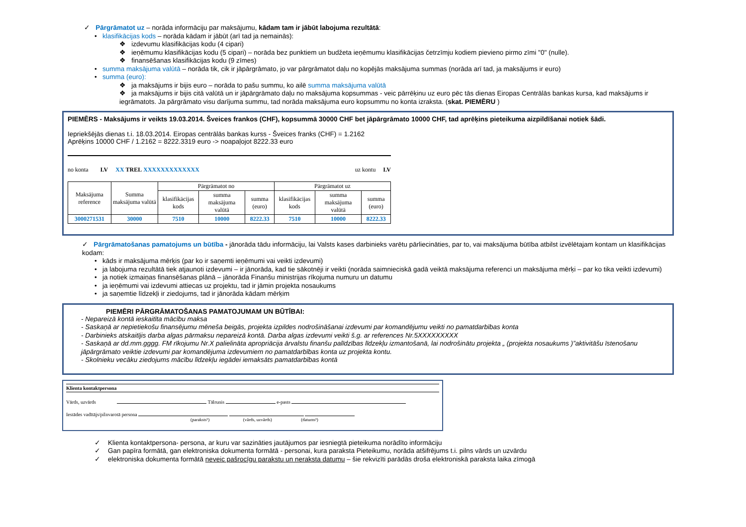✓ Pārgrāmatot uz – norāda informāciju par maksājumu, kādam tam ir jābūt labojuma rezultātā:
• klasifikācijas kods – norāda kādam ir jābūt (arī tad ja nemainās):
❖ izdevumu klasifikācijas kodu (4 cipari)
❖ ieņēmumu klasifikācijas kodu (5 cipari) – norāda bez punktiem un budžeta ieņēmumu klasifikācijas četrzīmju kodiem pievieno pirmo zīmi "0" (nulle).
❖ finansēšanas klasifikācijas kodu (9 zīmes)
• summa maksājuma valūtā – norāda tik, cik ir jāpārgrāmato, jo var pārgrāmatot daļu no kopējās maksājuma summas (norāda arī tad, ja maksājums ir euro)
• summa (euro):
❖ ja maksājums ir bijis euro – norāda to pašu summu, ko ailē summa maksājuma valūtā
❖ ja maksājums ir bijis citā valūtā un ir jāpārgrāmato daļu no maksājuma kopsummas - veic pārrēķinu uz euro pēc tās dienas Eiropas Centrālās bankas kursa, kad maksājums ir iegrāmatots. Ja pārgrāmato visu darījuma summu, tad norāda maksājuma euro kopsummu no konta izraksta. (skat. PIEMĒRU )
PIEMĒRS - Maksājums ir veikts 19.03.2014. Šveices frankos (CHF), kopsummā 30000 CHF bet jāpārgrāmato 10000 CHF, tad aprēķins pieteikuma aizpildīšanai notiek šādi.
Iepriekšējās dienas t.i. 18.03.2014. Eiropas centrālās bankas kurss - Šveices franks (CHF) = 1.2162
Aprēķins 10000 CHF / 1.2162 = 8222.3319 euro -> noapaļojot 8222.33 euro
no konta LV XX TREL XXXXXXXXXXXXX uz kontu LV
| Maksājuma reference | Summa maksājuma valūtā | Pārgrāmatot no | | | Pārgrāmatot uz | | |
| --- | --- | --- | --- | --- | --- | --- | --- |
| | | klasifikācijas kods | summa maksājuma valūtā | summa (euro) | klasifikācijas kods | summa maksājuma valūtā | summa (euro) |
| 3000271531 | 30000 | 7510 | 10000 | 8222.33 | 7510 | 10000 | 8222.33 |
✓ Pārgrāmatošanas pamatojums un būtība - jānorāda tādu informāciju, lai Valsts kases darbinieks varētu pārliecināties, par to, vai maksājuma būtība atbilst izvēlētajam kontam un klasifikācijas kodam:
• kāds ir maksājuma mērķis (par ko ir saņemti ieņēmumi vai veikti izdevumi)
• ja labojuma rezultātā tiek atjaunoti izdevumi – ir jānorāda, kad tie sākotnēji ir veikti (norāda saimnieciskā gadā veiktā maksājuma referenci un maksājuma mērķi – par ko tika veikti izdevumi)
• ja notiek izmaiņas finansēšanas plānā – jānorāda Finanšu ministrijas rīkojuma numuru un datumu
• ja ieņēmumi vai izdevumi attiecas uz projektu, tad ir jāmin projekta nosaukums
• ja saņemtie līdzekļi ir ziedojums, tad ir jānorāda kādam mērķim
PIEMĒRI PĀRGRĀMATOŠANAS PAMATOJUMAM UN BŪTĪBAI:
- Nepareizā kontā ieskaitīta mācību maksa
- Saskaņā ar nepietiekošu finansējumu mēneša beigās, projekta izpildes nodrošināšanai izdevumi par komandējumu veikti no pamatdarbības konta
- Darbinieks atskaitījis darba algas pārmaksu nepareizā kontā. Darba algas izdevumi veikti š.g. ar references Nr.5XXXXXXXXX
- Saskaņā ar dd.mm.gggg. FM rīkojumu Nr.X palielināta apropriācija ārvalstu finanšu palīdzības līdzekļu izmantošanā, lai nodrošinātu projekta „ (projekta nosaukums )”aktivitāšu īstenošanu jāpārgrāmato veiktie izdevumi par komandējuma izdevumiem no pamatdarbības konta uz projekta kontu.
- Skolnieku vecāku ziedojums mācību līdzekļu iegādei iemaksāts pamatdarbības kontā
Klienta kontaktpersona
Vārds, uzvārds Tālrunis e-pasts
Iestādes vadītājs/pilnvarotā persona
(paraksts¹) (vārds, uzvārds) (datums¹)
✓ Klienta kontaktpersona- persona, ar kuru var sazināties jautājumos par iesniegtā pieteikuma norādīto informāciju
✓ Gan papīra formātā, gan elektroniska dokumenta formātā - personai, kura paraksta Pieteikumu, norāda atšifrējums t.i. pilns vārds un uzvārdu
✓ elektroniska dokumenta formātā neveic pašrocīgu parakstu un neraksta datumu – šie rekvizīti parādās droša elektroniskā paraksta laika zīmogā